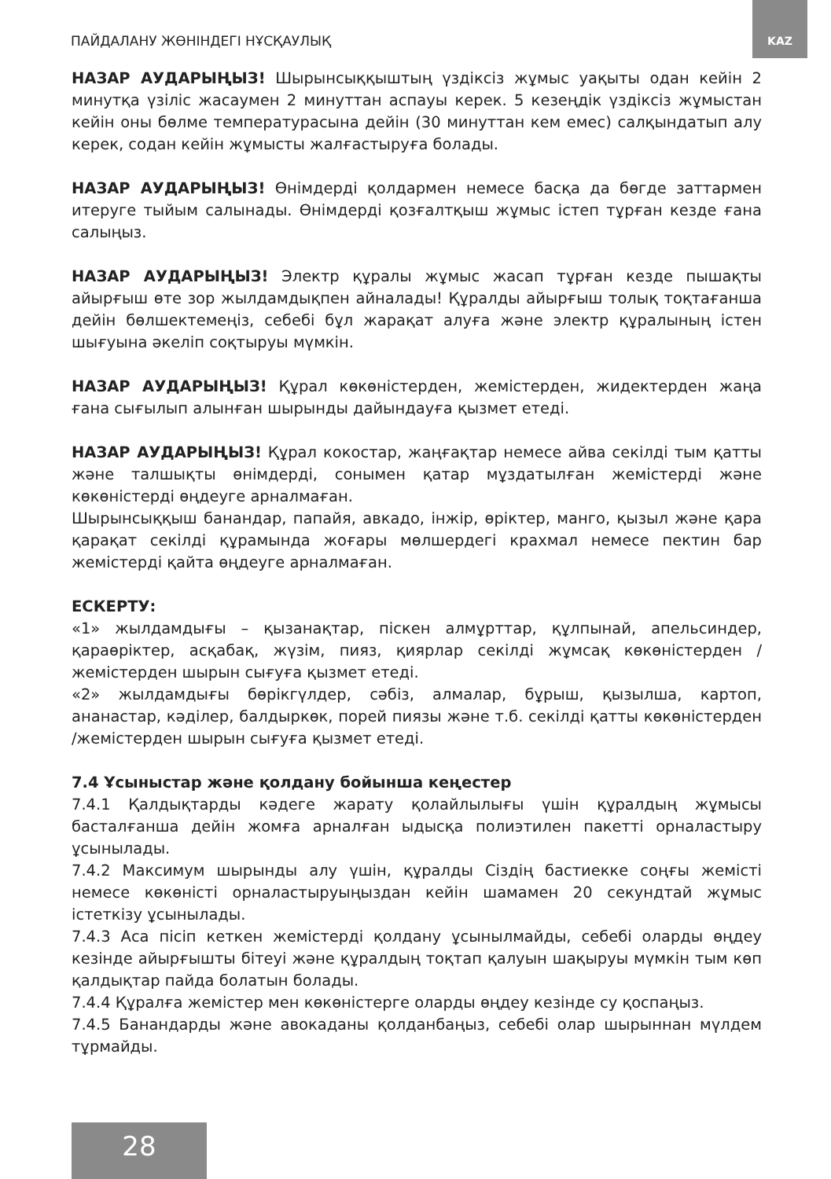ПАЙДАЛАНУ ЖӨНІНДЕГІ НҰСҚАУЛЫҚ
KAZ
НАЗАР АУДАРЫҢЫЗ! Шырынсыққыштың үздіксіз жұмыс уақыты одан кейін 2 минутқа үзіліс жасаумен 2 минуттан аспауы керек. 5 кезеңдік үздіксіз жұмыстан кейін оны бөлме температурасына дейін (30 минуттан кем емес) салқындатып алу керек, содан кейін жұмысты жалғастыруға болады.
НАЗАР АУДАРЫҢЫЗ! Өнімдерді қолдармен немесе басқа да бөгде заттармен итеруге тыйым салынады. Өнімдерді қозғалтқыш жұмыс істеп тұрған кезде ғана салыңыз.
НАЗАР АУДАРЫҢЫЗ! Электр құралы жұмыс жасап тұрған кезде пышақты айырғыш өте зор жылдамдықпен айналады! Құралды айырғыш толық тоқтағанша дейін бөлшектемеңіз, себебі бұл жарақат алуға және электр құралының істен шығуына әкеліп соқтыруы мүмкін.
НАЗАР АУДАРЫҢЫЗ! Құрал көкөністерден, жемістерден, жидектерден жаңа ғана сығылып алынған шырынды дайындауға қызмет етеді.
НАЗАР АУДАРЫҢЫЗ! Құрал кокостар, жаңғақтар немесе айва секілді тым қатты және талшықты өнімдерді, сонымен қатар мұздатылған жемістерді және көкөністерді өңдеуге арналмаған.
Шырынсыққыш банандар, папайя, авкадо, інжір, өріктер, манго, қызыл және қара қарақат секілді құрамында жоғары мөлшердегі крахмал немесе пектин бар жемістерді қайта өңдеуге арналмаған.
ЕСКЕРТУ:
«1» жылдамдығы – қызанақтар, піскен алмұрттар, құлпынай, апельсиндер, қараөріктер, асқабақ, жүзім, пияз, қиярлар секілді жұмсақ көкөністерден / жемістерден шырын сығуға қызмет етеді.
«2» жылдамдығы бөрікгүлдер, сәбіз, алмалар, бұрыш, қызылша, картоп, ананастар, кәділер, балдыркөк, порей пиязы және т.б. секілді қатты көкөністерден /жемістерден шырын сығуға қызмет етеді.
7.4 Ұсыныстар және қолдану бойынша кеңестер
7.4.1 Қалдықтарды кәдеге жарату қолайлылығы үшін құралдың жұмысы басталғанша дейін жомға арналған ыдысқа полиэтилен пакетті орналастыру ұсынылады.
7.4.2 Максимум шырынды алу үшін, құралды Сіздің бастиеккe соңғы жемісті немесе көкөністі орналастыруыңыздан кейін шамамен 20 секундтай жұмыс істеткізу ұсынылады.
7.4.3 Аса пісіп кеткен жемістерді қолдану ұсынылмайды, себебі оларды өңдеу кезінде айырғышты бітеуі және құралдың тоқтап қалуын шақыруы мүмкін тым көп қалдықтар пайда болатын болады.
7.4.4 Құралға жемістер мен көкөністерге оларды өңдеу кезінде су қоспаңыз.
7.4.5 Банандарды және авокаданы қолданбаңыз, себебі олар шырыннан мүлдем тұрмайды.
28